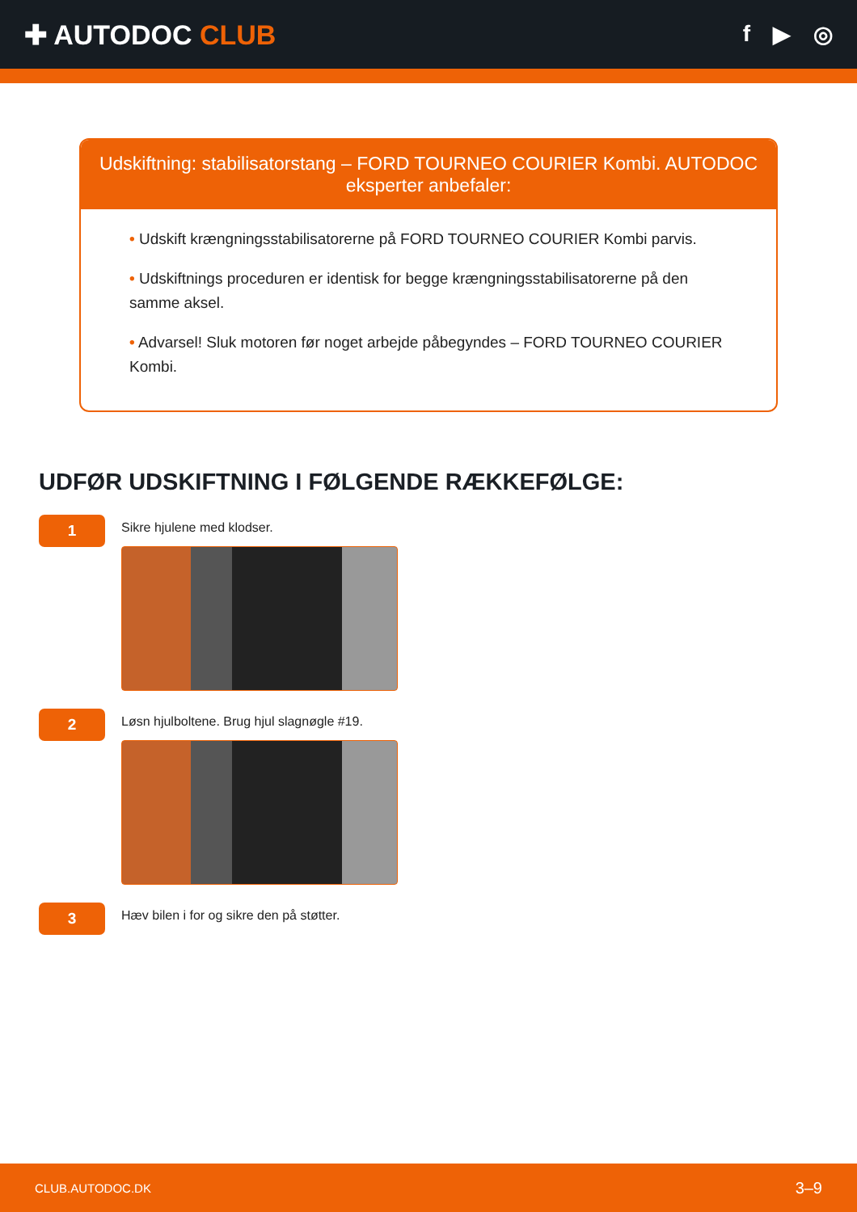✚ AUTODOC CLUB
f ▶ ◎
Udskiftning: stabilisatorstang – FORD TOURNEO COURIER Kombi. AUTODOC eksperter anbefaler:
• Udskift krængningsstabilisatorerne på FORD TOURNEO COURIER Kombi parvis.
• Udskiftnings proceduren er identisk for begge krængningsstabilisatorerne på den samme aksel.
• Advarsel! Sluk motoren før noget arbejde påbegyndes – FORD TOURNEO COURIER Kombi.
UDFØR UDSKIFTNING I FØLGENDE RÆKKEFØLGE:
1
Sikre hjulene med klodser.
2
Løsn hjulboltene. Brug hjul slagnøgle #19.
3
Hæv bilen i for og sikre den på støtter.
CLUB.AUTODOC.DK 3–9